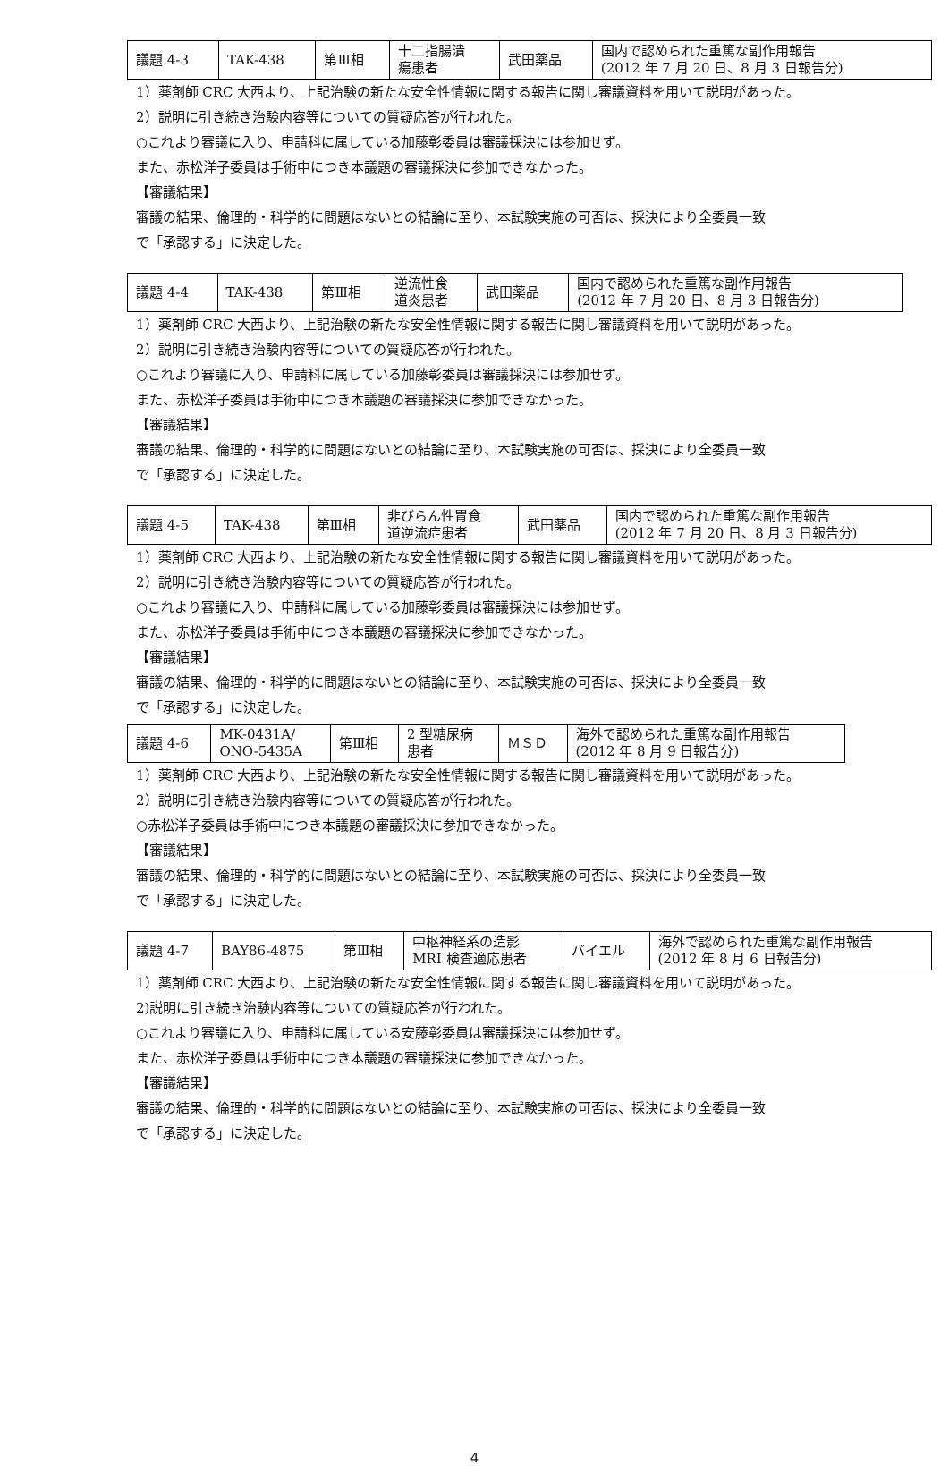| 議題 4-3 | TAK-438 | 第Ⅲ相 | 十二指腸潰 瘍患者 | 武田薬品 | 国内で認められた重篤な副作用報告 (2012 年 7 月 20 日、8 月 3 日報告分) |
1）薬剤師 CRC 大西より、上記治験の新たな安全性情報に関する報告に関し審議資料を用いて説明があった。
2）説明に引き続き治験内容等についての質疑応答が行われた。
○これより審議に入り、申請科に属している加藤彰委員は審議採決には参加せず。
また、赤松洋子委員は手術中につき本議題の審議採決に参加できなかった。
【審議結果】
審議の結果、倫理的・科学的に問題はないとの結論に至り、本試験実施の可否は、採決により全委員一致
で「承認する」に決定した。
| 議題 4-4 | TAK-438 | 第Ⅲ相 | 逆流性食 道炎患者 | 武田薬品 | 国内で認められた重篤な副作用報告 (2012 年 7 月 20 日、8 月 3 日報告分) |
1）薬剤師 CRC 大西より、上記治験の新たな安全性情報に関する報告に関し審議資料を用いて説明があった。
2）説明に引き続き治験内容等についての質疑応答が行われた。
○これより審議に入り、申請科に属している加藤彰委員は審議採決には参加せず。
また、赤松洋子委員は手術中につき本議題の審議採決に参加できなかった。
【審議結果】
審議の結果、倫理的・科学的に問題はないとの結論に至り、本試験実施の可否は、採決により全委員一致
で「承認する」に決定した。
| 議題 4-5 | TAK-438 | 第Ⅲ相 | 非びらん性胃食 道逆流症患者 | 武田薬品 | 国内で認められた重篤な副作用報告 (2012 年 7 月 20 日、8 月 3 日報告分) |
1）薬剤師 CRC 大西より、上記治験の新たな安全性情報に関する報告に関し審議資料を用いて説明があった。
2）説明に引き続き治験内容等についての質疑応答が行われた。
○これより審議に入り、申請科に属している加藤彰委員は審議採決には参加せず。
また、赤松洋子委員は手術中につき本議題の審議採決に参加できなかった。
【審議結果】
審議の結果、倫理的・科学的に問題はないとの結論に至り、本試験実施の可否は、採決により全委員一致
で「承認する」に決定した。
| 議題 4-6 | MK-0431A/ ONO-5435A | 第Ⅲ相 | 2 型糖尿病 患者 | ＭＳＤ | 海外で認められた重篤な副作用報告 (2012 年 8 月 9 日報告分) |
1）薬剤師 CRC 大西より、上記治験の新たな安全性情報に関する報告に関し審議資料を用いて説明があった。
2）説明に引き続き治験内容等についての質疑応答が行われた。
○赤松洋子委員は手術中につき本議題の審議採決に参加できなかった。
【審議結果】
審議の結果、倫理的・科学的に問題はないとの結論に至り、本試験実施の可否は、採決により全委員一致
で「承認する」に決定した。
| 議題 4-7 | BAY86-4875 | 第Ⅲ相 | 中枢神経系の造影 MRI 検査適応患者 | バイエル | 海外で認められた重篤な副作用報告 (2012 年 8 月 6 日報告分) |
1）薬剤師 CRC 大西より、上記治験の新たな安全性情報に関する報告に関し審議資料を用いて説明があった。
2)説明に引き続き治験内容等についての質疑応答が行われた。
○これより審議に入り、申請科に属している安藤彰委員は審議採決には参加せず。
また、赤松洋子委員は手術中につき本議題の審議採決に参加できなかった。
【審議結果】
審議の結果、倫理的・科学的に問題はないとの結論に至り、本試験実施の可否は、採決により全委員一致
で「承認する」に決定した。
4